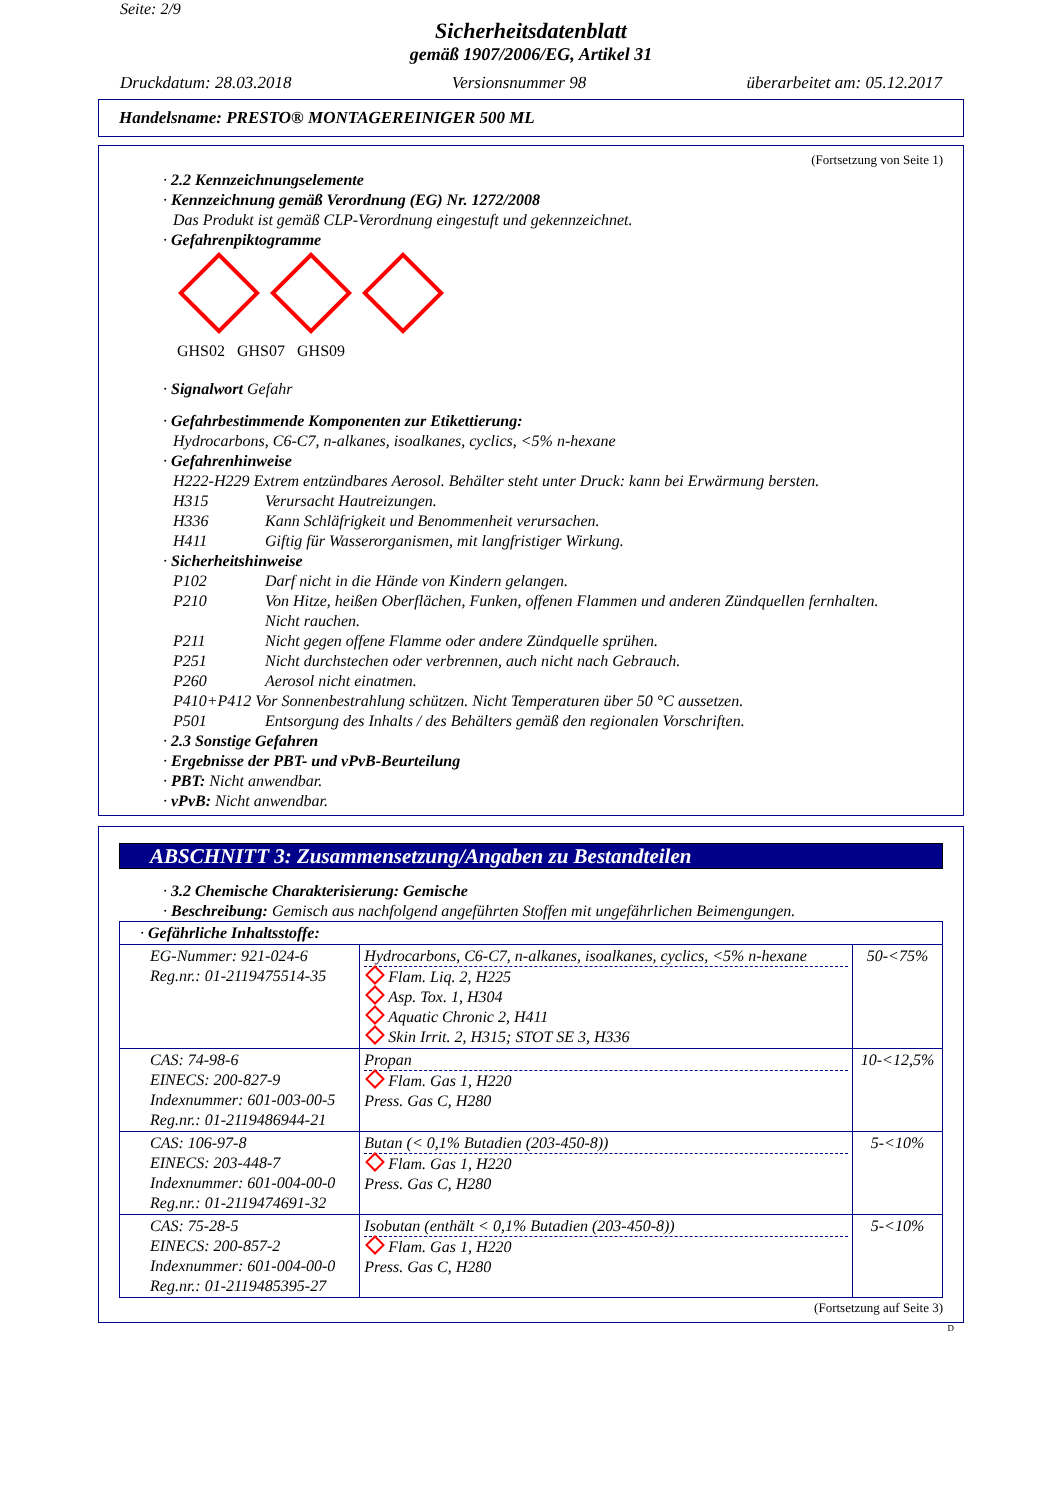Seite: 2/9
Sicherheitsdatenblatt
gemäß 1907/2006/EG, Artikel 31
Druckdatum: 28.03.2018 Versionsnummer 98 überarbeitet am: 05.12.2017
Handelsname: PRESTO® MONTAGEREINIGER 500 ML
(Fortsetzung von Seite 1)
· 2.2 Kennzeichnungselemente
· Kennzeichnung gemäß Verordnung (EG) Nr. 1272/2008
Das Produkt ist gemäß CLP-Verordnung eingestuft und gekennzeichnet.
· Gefahrenpiktogramme
GHS02 GHS07 GHS09
· Signalwort Gefahr
· Gefahrbestimmende Komponenten zur Etikettierung:
Hydrocarbons, C6-C7, n-alkanes, isoalkanes, cyclics, <5% n-hexane
· Gefahrenhinweise
H222-H229 Extrem entzündbares Aerosol. Behälter steht unter Druck: kann bei Erwärmung bersten.
H315 Verursacht Hautreizungen.
H336 Kann Schläfrigkeit und Benommenheit verursachen.
H411 Giftig für Wasserorganismen, mit langfristiger Wirkung.
· Sicherheitshinweise
P102 Darf nicht in die Hände von Kindern gelangen.
P210 Von Hitze, heißen Oberflächen, Funken, offenen Flammen und anderen Zündquellen fernhalten.
Nicht rauchen.
P211 Nicht gegen offene Flamme oder andere Zündquelle sprühen.
P251 Nicht durchstechen oder verbrennen, auch nicht nach Gebrauch.
P260 Aerosol nicht einatmen.
P410+P412 Vor Sonnenbestrahlung schützen. Nicht Temperaturen über 50 °C aussetzen.
P501 Entsorgung des Inhalts / des Behälters gemäß den regionalen Vorschriften.
· 2.3 Sonstige Gefahren
· Ergebnisse der PBT- und vPvB-Beurteilung
· PBT: Nicht anwendbar.
· vPvB: Nicht anwendbar.
ABSCHNITT 3: Zusammensetzung/Angaben zu Bestandteilen
· 3.2 Chemische Charakterisierung: Gemische
· Beschreibung: Gemisch aus nachfolgend angeführten Stoffen mit ungefährlichen Beimengungen.
| · Gefährliche Inhaltsstoffe: | | |
| EG-Nummer: 921-024-6 Reg.nr.: 01-2119475514-35 | Hydrocarbons, C6-C7, n-alkanes, isoalkanes, cyclics, <5% n-hexane Flam. Liq. 2, H225 Asp. Tox. 1, H304 Aquatic Chronic 2, H411 Skin Irrit. 2, H315; STOT SE 3, H336 | 50-<75% |
| CAS: 74-98-6 EINECS: 200-827-9 Indexnummer: 601-003-00-5 Reg.nr.: 01-2119486944-21 | Propan Flam. Gas 1, H220 Press. Gas C, H280 | 10-<12,5% |
| CAS: 106-97-8 EINECS: 203-448-7 Indexnummer: 601-004-00-0 Reg.nr.: 01-2119474691-32 | Butan (< 0,1% Butadien (203-450-8)) Flam. Gas 1, H220 Press. Gas C, H280 | 5-<10% |
| CAS: 75-28-5 EINECS: 200-857-2 Indexnummer: 601-004-00-0 Reg.nr.: 01-2119485395-27 | Isobutan (enthält < 0,1% Butadien (203-450-8)) Flam. Gas 1, H220 Press. Gas C, H280 | 5-<10% |
(Fortsetzung auf Seite 3)
D